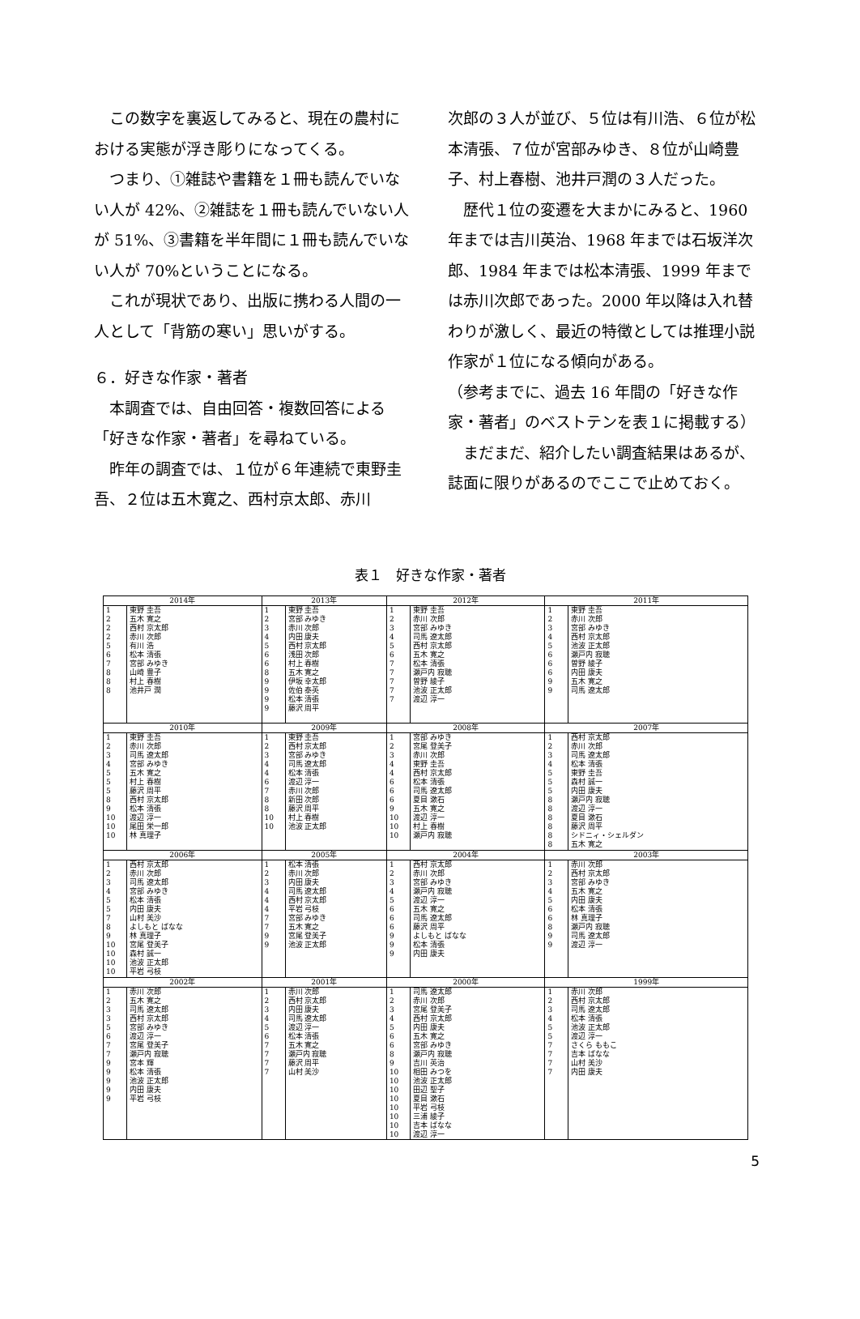この数字を裏返してみると、現在の農村における実態が浮き彫りになってくる。
つまり、①雑誌や書籍を１冊も読んでいない人が 42%、②雑誌を１冊も読んでいない人が 51%、③書籍を半年間に１冊も読んでいない人が 70%ということになる。
これが現状であり、出版に携わる人間の一人として「背筋の寒い」思いがする。
６．好きな作家・著者
本調査では、自由回答・複数回答による「好きな作家・著者」を尋ねている。
昨年の調査では、１位が６年連続で東野圭吾、２位は五木寛之、西村京太郎、赤川
次郎の３人が並び、５位は有川浩、６位が松本清張、７位が宮部みゆき、８位が山崎豊子、村上春樹、池井戸潤の３人だった。
歴代１位の変遷を大まかにみると、1960 年までは吉川英治、1968 年までは石坂洋次郎、1984 年までは松本清張、1999 年までは赤川次郎であった。2000 年以降は入れ替わりが激しく、最近の特徴としては推理小説作家が１位になる傾向がある。
（参考までに、過去 16 年間の「好きな作家・著者」のベストテンを表１に掲載する）
まだまだ、紹介したい調査結果はあるが、誌面に限りがあるのでここで止めておく。
表１　好きな作家・著者
| 2014年 | | 2013年 | | 2012年 | | 2011年 | |
| 1 2 2 2 5 6 7 8 8 8 | 東野 圭吾 五木 寛之 西村 京太郎 赤川 次郎 有川 浩 松本 清張 宮部 みゆき 山崎 豊子 村上 春樹 池井戸 潤 | 1 2 3 4 5 6 6 8 9 9 9 9 | 東野 圭吾 宮部 みゆき 赤川 次郎 内田 康夫 西村 京太郎 浅田 次郎 村上 春樹 五木 寛之 伊坂 幸太郎 佐伯 泰英 松本 清張 藤沢 周平 | 1 2 3 4 5 6 7 7 7 7 7 | 東野 圭吾 赤川 次郎 宮部 みゆき 司馬 遼太郎 西村 京太郎 五木 寛之 松本 清張 瀬戸内 寂聴 曽野 綾子 池波 正太郎 渡辺 淳一 | 1 2 3 4 5 6 6 6 9 9 | 東野 圭吾 赤川 次郎 宮部 みゆき 西村 京太郎 池波 正太郎 瀬戸内 寂聴 曽野 綾子 内田 康夫 五木 寛之 司馬 遼太郎 |
| 2010年 | | 2009年 | | 2008年 | | 2007年 | |
| 1 2 3 4 5 5 5 8 9 10 10 10 | 東野 圭吾 赤川 次郎 司馬 遼太郎 宮部 みゆき 五木 寛之 村上 春樹 藤沢 周平 西村 京太郎 松本 清張 渡辺 淳一 尾田 栄一郎 林 真理子 | 1 2 3 4 4 6 7 8 8 10 10 | 東野 圭吾 西村 京太郎 宮部 みゆき 司馬 遼太郎 松本 清張 渡辺 淳一 赤川 次郎 新田 次郎 藤沢 周平 村上 春樹 池波 正太郎 | 1 2 3 4 4 6 6 6 9 10 10 10 | 宮部 みゆき 宮尾 登美子 赤川 次郎 東野 圭吾 西村 京太郎 松本 清張 司馬 遼太郎 夏目 漱石 五木 寛之 渡辺 淳一 村上 春樹 瀬戸内 寂聴 | 1 2 3 4 5 5 5 8 8 8 8 8 8 | 西村 京太郎 赤川 次郎 司馬 遼太郎 松本 清張 東野 圭吾 森村 誠一 内田 康夫 瀬戸内 寂聴 渡辺 淳一 夏目 漱石 藤沢 周平 シドニィ・シェルダン 五木 寛之 |
| 2006年 | | 2005年 | | 2004年 | | 2003年 | |
| 1 2 3 4 5 5 7 8 9 10 10 10 10 | 西村 京太郎 赤川 次郎 司馬 遼太郎 宮部 みゆき 松本 清張 内田 康夫 山村 美沙 よしもと ばなな 林 真理子 宮尾 登美子 森村 誠一 池波 正太郎 平岩 弓枝 | 1 2 3 4 4 4 7 7 9 9 | 松本 清張 赤川 次郎 内田 康夫 司馬 遼太郎 西村 京太郎 平岩 弓枝 宮部 みゆき 五木 寛之 宮尾 登美子 池波 正太郎 | 1 2 3 4 5 6 6 6 9 9 9 | 西村 京太郎 赤川 次郎 宮部 みゆき 瀬戸内 寂聴 渡辺 淳一 五木 寛之 司馬 遼太郎 藤沢 周平 よしもと ばなな 松本 清張 内田 康夫 | 1 2 3 4 5 6 6 8 9 9 | 赤川 次郎 西村 京太郎 宮部 みゆき 五木 寛之 内田 康夫 松本 清張 林 真理子 瀬戸内 寂聴 司馬 遼太郎 渡辺 淳一 |
| 2002年 | | 2001年 | | 2000年 | | 1999年 | |
| 1 2 3 3 5 6 7 7 9 9 9 9 9 | 赤川 次郎 五木 寛之 司馬 遼太郎 西村 京太郎 宮部 みゆき 渡辺 淳一 宮尾 登美子 瀬戸内 寂聴 宮本 輝 松本 清張 池波 正太郎 内田 康夫 平岩 弓枝 | 1 2 3 4 5 6 7 7 7 7 | 赤川 次郎 西村 京太郎 内田 康夫 司馬 遼太郎 渡辺 淳一 松本 清張 五木 寛之 瀬戸内 寂聴 藤沢 周平 山村 美沙 | 1 2 3 4 5 6 6 8 9 10 10 10 10 10 10 10 10 | 司馬 遼太郎 赤川 次郎 宮尾 登美子 西村 京太郎 内田 康夫 五木 寛之 宮部 みゆき 瀬戸内 寂聴 吉川 英治 相田 みつを 池波 正太郎 田辺 聖子 夏目 漱石 平岩 弓枝 三浦 綾子 吉本 ばなな 渡辺 淳一 | 1 2 3 4 5 5 7 7 7 7 | 赤川 次郎 西村 京太郎 司馬 遼太郎 松本 清張 池波 正太郎 渡辺 淳一 さくら ももこ 吉本 ばなな 山村 美沙 内田 康夫 |
5